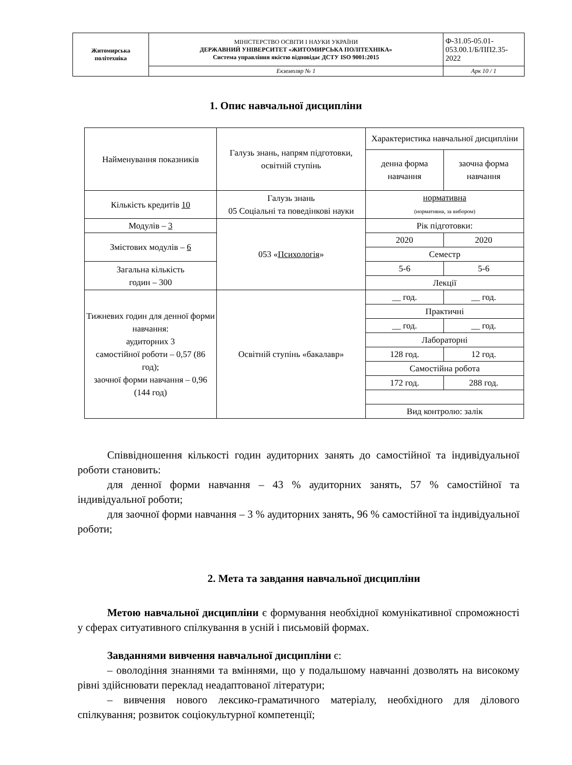| Житомирська політехніка | МІНІСТЕРСТВО ОСВІТИ І НАУКИ УКРАЇНИ ДЕРЖАВНИЙ УНІВЕРСИТЕТ «ЖИТОМИРСЬКА ПОЛІТЕХНІКА» Система управління якістю відповідає ДСТУ ISO 9001:2015 | Ф-31.05-05.01-053.00.1/Б/ПП2.35-2022 |
| | Екземпляр № 1 | Арк 10 / 1 |
1. Опис навчальної дисципліни
| Найменування показників | Галузь знань, напрям підготовки, освітній ступінь | Характеристика навчальної дисципліни | |
| | | денна форма навчання | заочна форма навчання |
| Кількість кредитів 10 | Галузь знань 05 Соціальні та поведінкові науки | нормативна (нормативна, за вибором) | |
| Модулів – 3 | 053 « Психологія » | Рік підготовки: | |
| Змістових модулів – 6 | | 2020 | 2020 |
| | | Семестр | |
| Загальна кількість годин – 300 | | 5-6 | 5-6 |
| | | Лекції | |
| Тижневих годин для денної форми навчання: аудиторних 3 самостійної роботи – 0,57 (86 год); заочної форми навчання – 0,96 (144 год) | Освітній ступінь «бакалавр» | __ год. | __ год. |
| | | Практичні | |
| | | __ год. | __ год. |
| | | Лабораторні | |
| | | 128 год. | 12 год. |
| | | Самостійна робота | |
| | | 172 год. | 288 год. |
| | | Вид контролю: залік | |
Співвідношення кількості годин аудиторних занять до самостійної та індивідуальної роботи становить:
для денної форми навчання – 43 % аудиторних занять, 57 % самостійної та індивідуальної роботи;
для заочної форми навчання – 3 % аудиторних занять, 96 % самостійної та індивідуальної роботи;
2. Мета та завдання навчальної дисципліни
Метою навчальної дисципліни є формування необхідної комунікативної спроможності у сферах ситуативного спілкування в усній і письмовій формах.
Завданнями вивчення навчальної дисципліни є:
– оволодіння знаннями та вміннями, що у подальшому навчанні дозволять на високому рівні здійснювати переклад неадаптованої літератури;
– вивчення нового лексико-граматичного матеріалу, необхідного для ділового спілкування; розвиток соціокультурної компетенції;